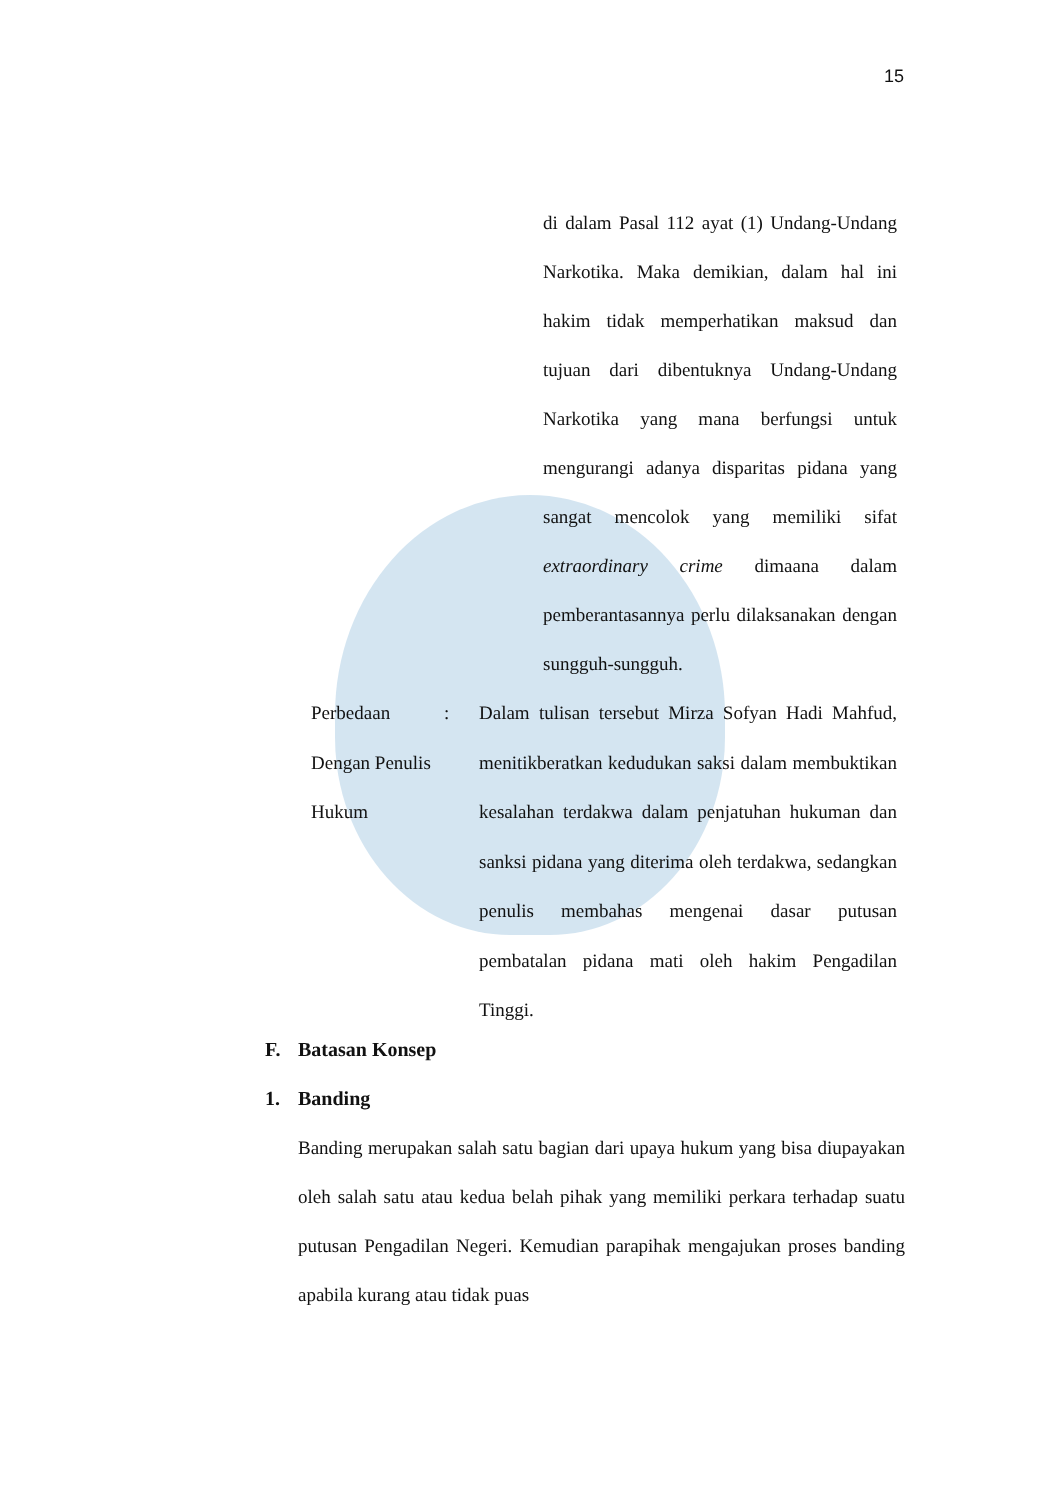15
di dalam Pasal 112 ayat (1) Undang-Undang Narkotika. Maka demikian, dalam hal ini hakim tidak memperhatikan maksud dan tujuan dari dibentuknya Undang-Undang Narkotika yang mana berfungsi untuk mengurangi adanya disparitas pidana yang sangat mencolok yang memiliki sifat extraordinary crime dimaana dalam pemberantasannya perlu dilaksanakan dengan sungguh-sungguh.
Perbedaan Dengan Penulis Hukum
: Dalam tulisan tersebut Mirza Sofyan Hadi Mahfud, menitikberatkan kedudukan saksi dalam membuktikan kesalahan terdakwa dalam penjatuhan hukuman dan sanksi pidana yang diterima oleh terdakwa, sedangkan penulis membahas mengenai dasar putusan pembatalan pidana mati oleh hakim Pengadilan Tinggi.
F. Batasan Konsep
1. Banding
Banding merupakan salah satu bagian dari upaya hukum yang bisa diupayakan oleh salah satu atau kedua belah pihak yang memiliki perkara terhadap suatu putusan Pengadilan Negeri. Kemudian parapihak mengajukan proses banding apabila kurang atau tidak puas